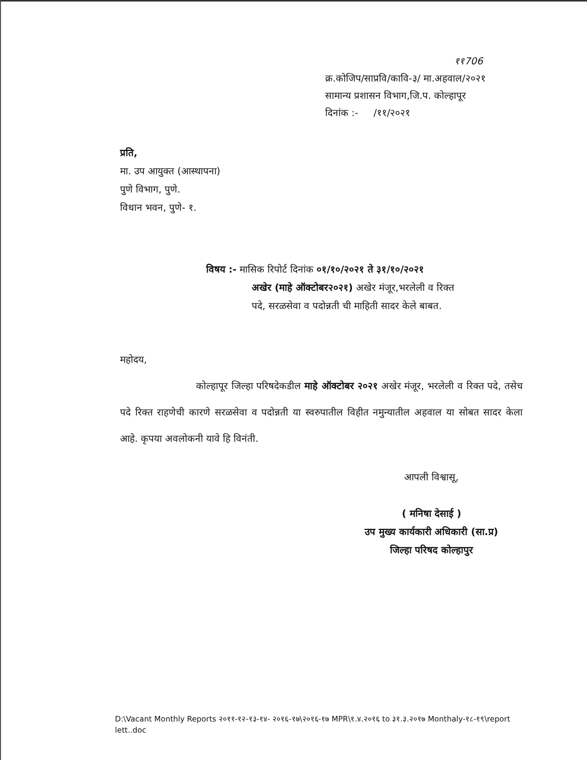११706
क्र.कोजिप/साप्रवि/कावि-३/ मा.अहवाल/२०२१
सामान्य प्रशासन विभाग,जि.प. कोल्हापूर
दिनांक :- /११/२०२१
प्रति,
मा. उप आयुक्त (आस्थापना)
पुणे विभाग, पुणे.
विधान भवन, पुणे- १.
विषय :- मासिक रिपोर्ट दिनांक ०१/१०/२०२१ ते ३१/१०/२०२१
अखेर (माहे ऑक्टोबर२०२१) अखेर मंजूर,भरलेली व रिक्त
पदे, सरळसेवा व पदोन्नती ची माहिती सादर केले बाबत.
महोदय,
कोल्हापूर जिल्हा परिषदेकडील माहे ऑक्टोबर २०२१ अखेर मंजूर, भरलेली व रिक्त पदे, तसेच पदे रिक्त राहणेची कारणे सरळसेवा व पदोन्नती या स्वरुपातील विहीत नमुन्यातील अहवाल या सोबत सादर केला आहे. कृपया अवलोकनी यावे हि विनंती.
आपली विश्वासू,
( मनिषा देसाई )
उप मुख्य कार्यकारी अधिकारी (सा.प्र)
जिल्हा परिषद कोल्हापुर
D:\Vacant Monthly Reports २०११-१२-१३-१४- २०१६-१७\२०१६-१७ MPR\१.४.२०१६ to ३१.३.२०१७ Monthaly-१८-१९\report lett..doc